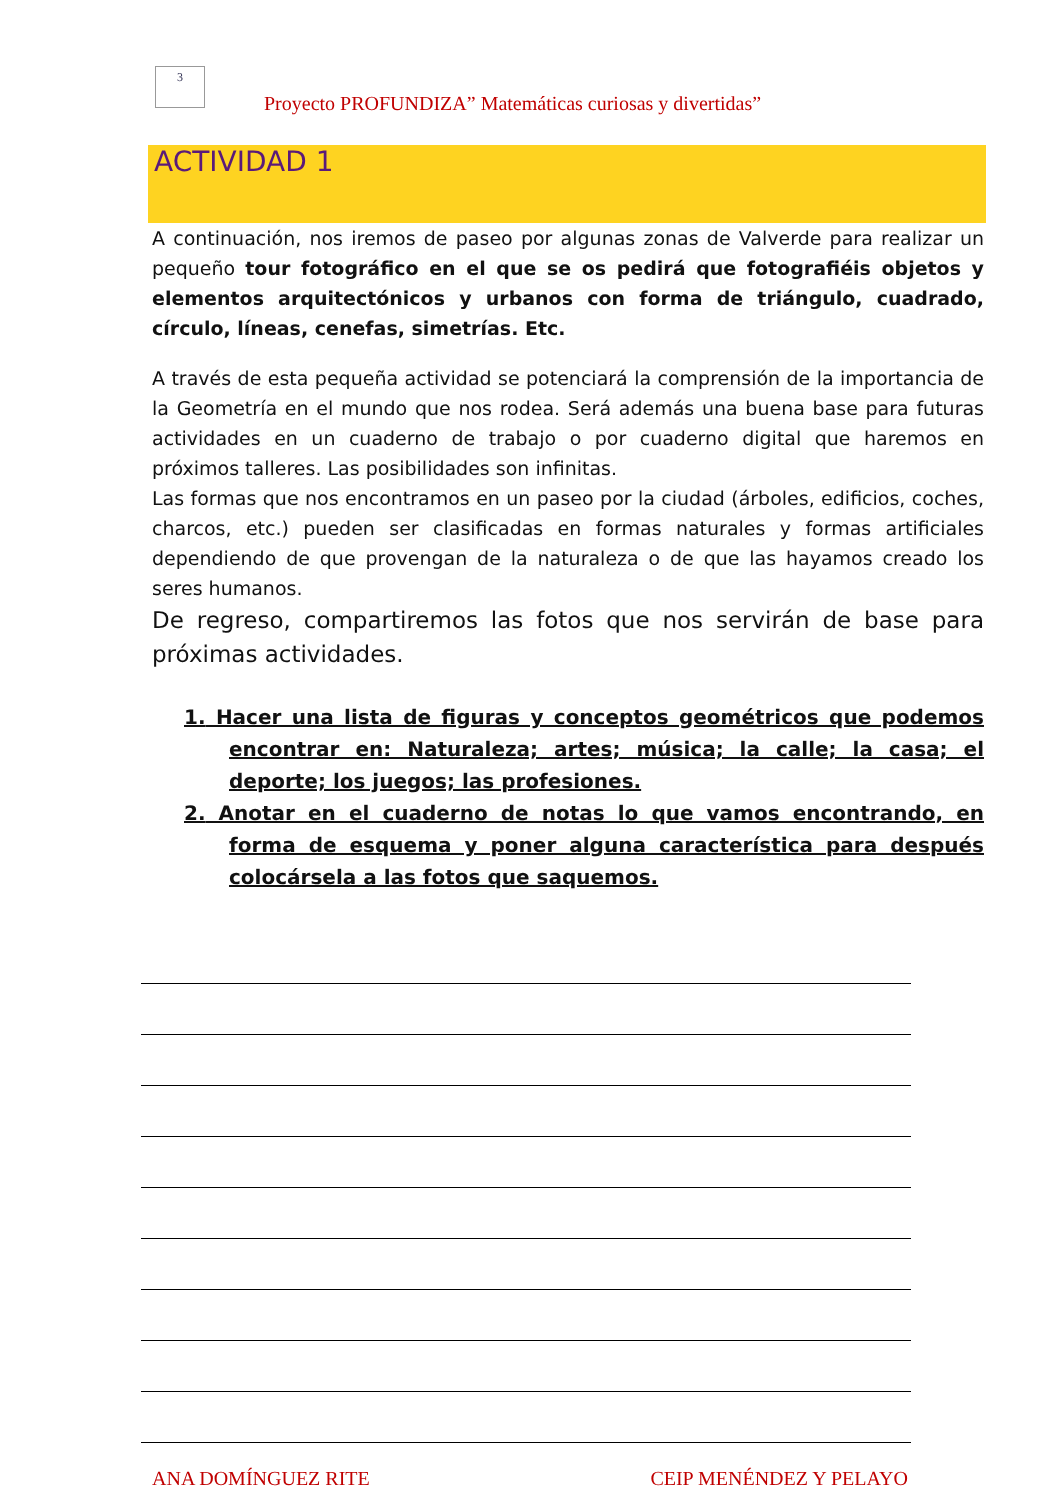3
Proyecto PROFUNDIZA” Matemáticas curiosas y divertidas”
ACTIVIDAD 1
A continuación, nos iremos de paseo por algunas zonas de Valverde para realizar un pequeño tour fotográfico en el que se os pedirá que fotografiéis objetos y elementos arquitectónicos y urbanos con forma de triángulo, cuadrado, círculo, líneas, cenefas, simetrías. Etc.
A través de esta pequeña actividad se potenciará la comprensión de la importancia de la Geometría en el mundo que nos rodea. Será además una buena base para futuras actividades en un cuaderno de trabajo o por cuaderno digital que haremos en próximos talleres. Las posibilidades son infinitas.
Las formas que nos encontramos en un paseo por la ciudad (árboles, edificios, coches, charcos, etc.) pueden ser clasificadas en formas naturales y formas artificiales dependiendo de que provengan de la naturaleza o de que las hayamos creado los seres humanos.
De regreso, compartiremos las fotos que nos servirán de base para próximas actividades.
1. Hacer una lista de figuras y conceptos geométricos que podemos encontrar en: Naturaleza; artes; música; la calle; la casa; el deporte; los juegos; las profesiones.
2. Anotar en el cuaderno de notas lo que vamos encontrando, en forma de esquema y poner alguna característica para después colocársela a las fotos que saquemos.
ANA DOMÍNGUEZ RITE CEIP MENÉNDEZ Y PELAYO